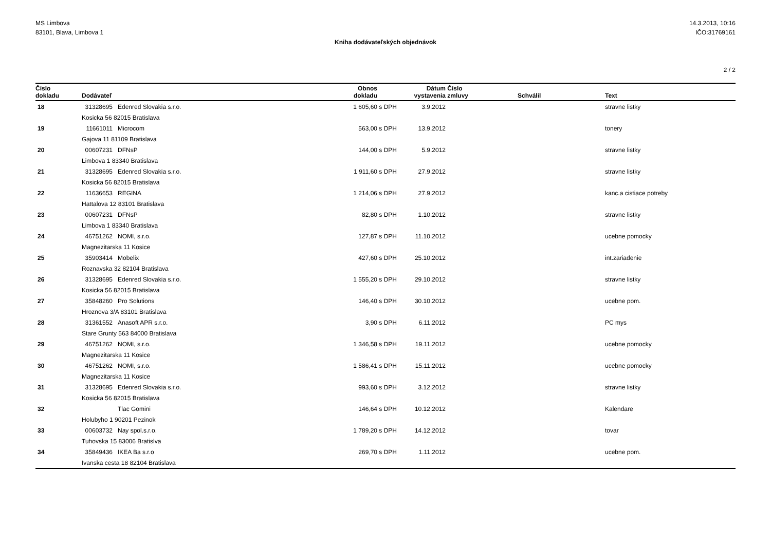MS Limbova
83101, Blava, Limbova 1
14.3.2013, 10:16
IČO:31769161
Kniha dodávateľských objednávok
2 / 2
| Číslo dokladu | Dodávateľ | Obnos dokladu | | Dátum vystavenia | Číslo zmluvy | Schválil | Text |
| --- | --- | --- | --- | --- | --- | --- | --- |
| 18 | 31328695 Edenred Slovakia s.r.o. | 1 605,60 | s DPH | 3.9.2012 | | | stravne listky |
| | Kosicka 56 82015 Bratislava | | | | | | |
| 19 | 11661011 Microcom | 563,00 | s DPH | 13.9.2012 | | | tonery |
| | Gajova 11 81109 Bratislava | | | | | | |
| 20 | 00607231 DFNsP | 144,00 | s DPH | 5.9.2012 | | | stravne listky |
| | Limbova 1 83340 Bratislava | | | | | | |
| 21 | 31328695 Edenred Slovakia s.r.o. | 1 911,60 | s DPH | 27.9.2012 | | | stravne listky |
| | Kosicka 56 82015 Bratislava | | | | | | |
| 22 | 11636653 REGINA | 1 214,06 | s DPH | 27.9.2012 | | | kanc.a cistiace potreby |
| | Hattalova 12 83101 Bratislava | | | | | | |
| 23 | 00607231 DFNsP | 82,80 | s DPH | 1.10.2012 | | | stravne listky |
| | Limbova 1 83340 Bratislava | | | | | | |
| 24 | 46751262 NOMI, s.r.o. | 127,87 | s DPH | 11.10.2012 | | | ucebne pomocky |
| | Magnezitarska 11 Kosice | | | | | | |
| 25 | 35903414 Mobelix | 427,60 | s DPH | 25.10.2012 | | | int.zariadenie |
| | Roznavska 32 82104 Bratislava | | | | | | |
| 26 | 31328695 Edenred Slovakia s.r.o. | 1 555,20 | s DPH | 29.10.2012 | | | stravne listky |
| | Kosicka 56 82015 Bratislava | | | | | | |
| 27 | 35848260 Pro Solutions | 146,40 | s DPH | 30.10.2012 | | | ucebne pom. |
| | Hroznova 3/A 83101 Bratislava | | | | | | |
| 28 | 31361552 Anasoft APR s.r.o. | 3,90 | s DPH | 6.11.2012 | | | PC mys |
| | Stare Grunty 563 84000 Bratislava | | | | | | |
| 29 | 46751262 NOMI, s.r.o. | 1 346,58 | s DPH | 19.11.2012 | | | ucebne pomocky |
| | Magnezitarska 11 Kosice | | | | | | |
| 30 | 46751262 NOMI, s.r.o. | 1 586,41 | s DPH | 15.11.2012 | | | ucebne pomocky |
| | Magnezitarska 11 Kosice | | | | | | |
| 31 | 31328695 Edenred Slovakia s.r.o. | 993,60 | s DPH | 3.12.2012 | | | stravne listky |
| | Kosicka 56 82015 Bratislava | | | | | | |
| 32 | Tlac Gomini | 146,64 | s DPH | 10.12.2012 | | | Kalendare |
| | Holubyho 1 90201 Pezinok | | | | | | |
| 33 | 00603732 Nay spol.s.r.o. | 1 789,20 | s DPH | 14.12.2012 | | | tovar |
| | Tuhovska 15 83006 Bratislva | | | | | | |
| 34 | 35849436 IKEA Ba s.r.o | 269,70 | s DPH | 1.11.2012 | | | ucebne pom. |
| | Ivanska cesta 18 82104 Bratislava | | | | | | |